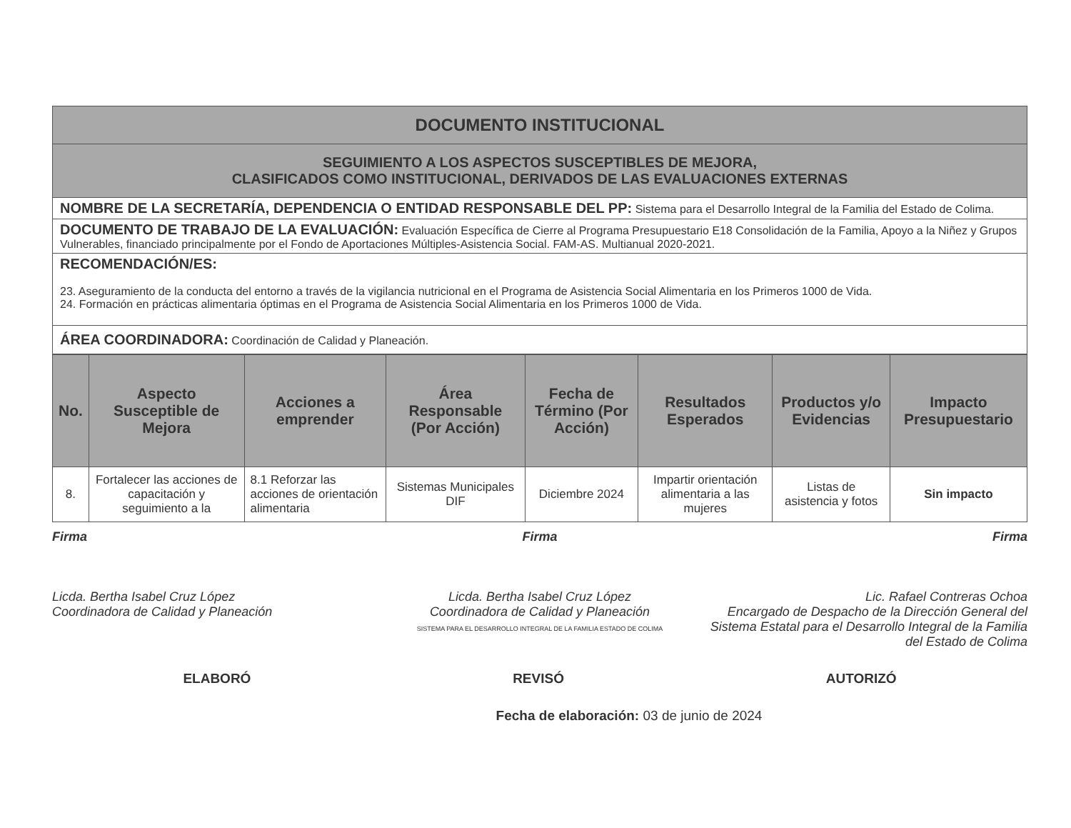DOCUMENTO INSTITUCIONAL
SEGUIMIENTO A LOS ASPECTOS SUSCEPTIBLES DE MEJORA,
CLASIFICADOS COMO INSTITUCIONAL, DERIVADOS DE LAS EVALUACIONES EXTERNAS
NOMBRE DE LA SECRETARÍA, DEPENDENCIA O ENTIDAD RESPONSABLE DEL PP: Sistema para el Desarrollo Integral de la Familia del Estado de Colima.
DOCUMENTO DE TRABAJO DE LA EVALUACIÓN: Evaluación Específica de Cierre al Programa Presupuestario E18 Consolidación de la Familia, Apoyo a la Niñez y Grupos Vulnerables, financiado principalmente por el Fondo de Aportaciones Múltiples-Asistencia Social. FAM-AS. Multianual 2020-2021.
RECOMENDACIÓN/ES:
23. Aseguramiento de la conducta del entorno a través de la vigilancia nutricional en el Programa de Asistencia Social Alimentaria en los Primeros 1000 de Vida.
24. Formación en prácticas alimentaria óptimas en el Programa de Asistencia Social Alimentaria en los Primeros 1000 de Vida.
ÁREA COORDINADORA: Coordinación de Calidad y Planeación.
| No. | Aspecto Susceptible de Mejora | Acciones a emprender | Área Responsable (Por Acción) | Fecha de Término (Por Acción) | Resultados Esperados | Productos y/o Evidencias | Impacto Presupuestario |
| --- | --- | --- | --- | --- | --- | --- | --- |
| 8. | Fortalecer las acciones de capacitación y seguimiento a la | 8.1 Reforzar las acciones de orientación alimentaria | Sistemas Municipales DIF | Diciembre 2024 | Impartir orientación alimentaria a las mujeres | Listas de asistencia y fotos | Sin impacto |
Firma
Licda. Bertha Isabel Cruz López
Coordinadora de Calidad y Planeación
Firma
Licda. Bertha Isabel Cruz López
Coordinadora de Calidad y Planeación
SISTEMA PARA EL DESARROLLO INTEGRAL DE LA FAMILIA ESTADO DE COLIMA
Firma
Lic. Rafael Contreras Ochoa
Encargado de Despacho de la Dirección General del Sistema Estatal para el Desarrollo Integral de la Familia del Estado de Colima
ELABORÓ REVISÓ AUTORIZÓ
Fecha de elaboración: 03 de junio de 2024